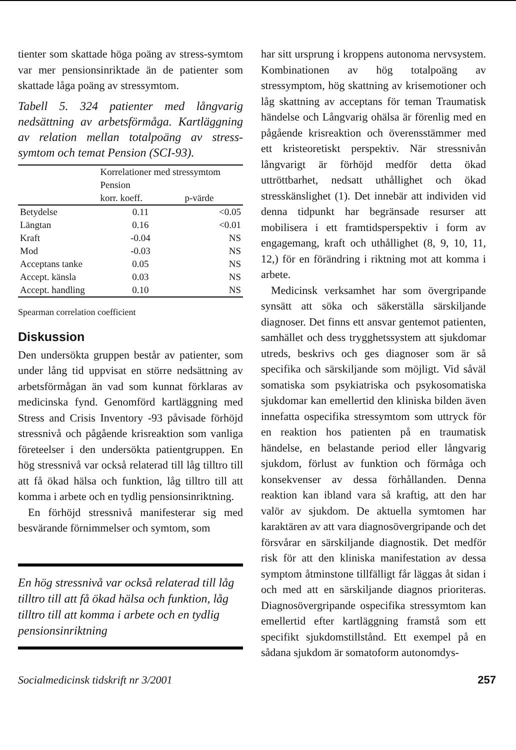tienter som skattade höga poäng av stress-symtom var mer pensionsinriktade än de patienter som skattade låga poäng av stressymtom.
Tabell 5. 324 patienter med långvarig nedsättning av arbetsförmåga. Kartläggning av relation mellan totalpoäng av stress-symtom och temat Pension (SCI-93).
| | Korrelationer med stressymtom Pension | |
| --- | --- | --- |
| | korr. koeff. | p-värde |
| Betydelse | 0.11 | <0.05 |
| Längtan | 0.16 | <0.01 |
| Kraft | -0.04 | NS |
| Mod | -0.03 | NS |
| Acceptans tanke | 0.05 | NS |
| Accept. känsla | 0.03 | NS |
| Accept. handling | 0.10 | NS |
Spearman correlation coefficient
Diskussion
Den undersökta gruppen består av patienter, som under lång tid uppvisat en större nedsättning av arbetsförmågan än vad som kunnat förklaras av medicinska fynd. Genomförd kartläggning med Stress and Crisis Inventory -93 påvisade förhöjd stressnivå och pågående krisreaktion som vanliga företeelser i den undersökta patientgruppen. En hög stressnivå var också relaterad till låg tilltro till att få ökad hälsa och funktion, låg tilltro till att komma i arbete och en tydlig pensionsinriktning.
En förhöjd stressnivå manifesterar sig med besvärande förnimmelser och symtom, som
En hög stressnivå var också relaterad till låg tilltro till att få ökad hälsa och funktion, låg tilltro till att komma i arbete och en tydlig pensionsinriktning
har sitt ursprung i kroppens autonoma nervsystem. Kombinationen av hög totalpoäng av stressymptom, hög skattning av krisemotioner och låg skattning av acceptans för teman Traumatisk händelse och Långvarig ohälsa är förenlig med en pågående krisreaktion och överensstämmer med ett kristeoretiskt perspektiv. När stressnivån långvarigt är förhöjd medför detta ökad uttröttbarhet, nedsatt uthållighet och ökad stresskänslighet (1). Det innebär att individen vid denna tidpunkt har begränsade resurser att mobilisera i ett framtidsperspektiv i form av engagemang, kraft och uthållighet (8, 9, 10, 11, 12,) för en förändring i riktning mot att komma i arbete.
Medicinsk verksamhet har som övergripande synsätt att söka och säkerställa särskiljande diagnoser. Det finns ett ansvar gentemot patienten, samhället och dess trygghetssystem att sjukdomar utreds, beskrivs och ges diagnoser som är så specifika och särskiljande som möjligt. Vid såväl somatiska som psykiatriska och psykosomatiska sjukdomar kan emellertid den kliniska bilden även innefatta ospecifika stressymtom som uttryck för en reaktion hos patienten på en traumatisk händelse, en belastande period eller långvarig sjukdom, förlust av funktion och förmåga och konsekvenser av dessa förhållanden. Denna reaktion kan ibland vara så kraftig, att den har valör av sjukdom. De aktuella symtomen har karaktären av att vara diagnosövergripande och det försvårar en särskiljande diagnostik. Det medför risk för att den kliniska manifestation av dessa symptom åtminstone tillfälligt får läggas åt sidan i och med att en särskiljande diagnos prioriteras. Diagnosövergripande ospecifika stressymtom kan emellertid efter kartläggning framstå som ett specifikt sjukdomstillstånd. Ett exempel på en sådana sjukdom är somatoform autonomdys-
Socialmedicinsk tidskrift nr 3/2001 257